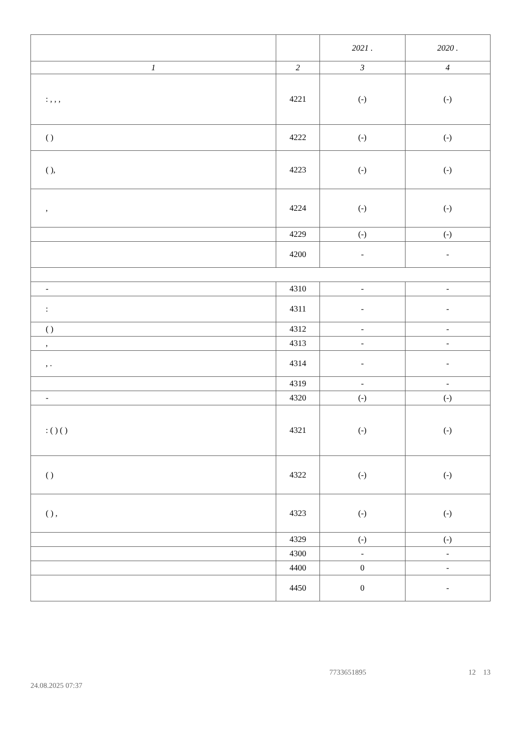| | | 2021 . | 2020 . |
| --- | --- | --- | --- |
| 1 | 2 | 3 | 4 |
| : , , , | 4221 | (-) | (-) |
| ( ) | 4222 | (-) | (-) |
| ( ), | 4223 | (-) | (-) |
| , | 4224 | (-) | (-) |
| | 4229 | (-) | (-) |
| | 4200 | - | - |
| - | 4310 | - | - |
| : | 4311 | - | - |
| ( ) | 4312 | - | - |
| , | 4313 | - | - |
| , . | 4314 | - | - |
| | 4319 | - | - |
| - | 4320 | (-) | (-) |
| : ( ) ( ) | 4321 | (-) | (-) |
| ( ) | 4322 | (-) | (-) |
| ( ) , | 4323 | (-) | (-) |
| | 4329 | (-) | (-) |
| | 4300 | - | - |
| | 4400 | 0 | - |
| | 4450 | 0 | - |
7733651895 12 13
24.08.2025 07:37